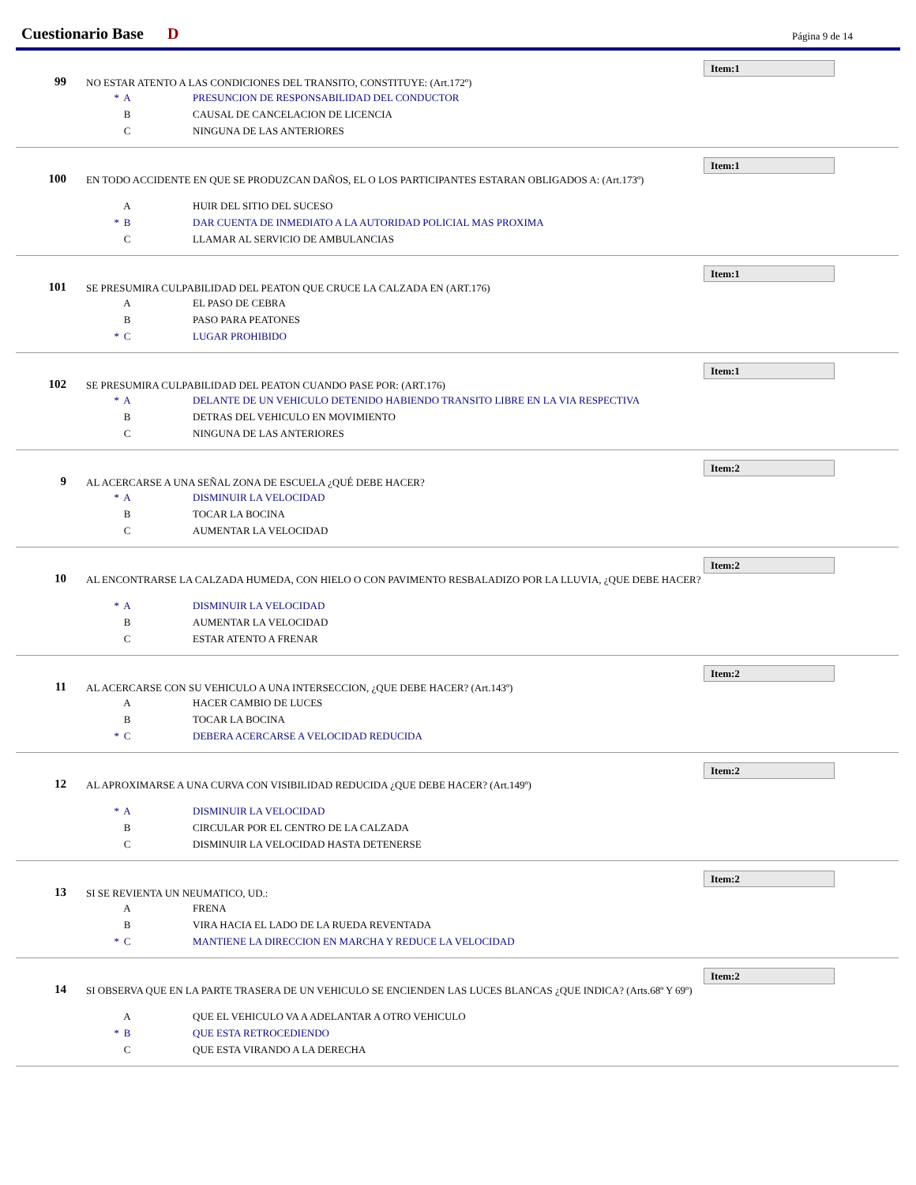Cuestionario Base D Página 9 de 14
Item:1
99
NO ESTAR ATENTO A LAS CONDICIONES DEL TRANSITO, CONSTITUYE: (Art.172º)
* A PRESUNCION DE RESPONSABILIDAD DEL CONDUCTOR
B CAUSAL DE CANCELACION DE LICENCIA
C NINGUNA DE LAS ANTERIORES
Item:1
100
EN TODO ACCIDENTE EN QUE SE PRODUZCAN DAÑOS, EL O LOS PARTICIPANTES ESTARAN OBLIGADOS A: (Art.173º)
A HUIR DEL SITIO DEL SUCESO
* B DAR CUENTA DE INMEDIATO A LA AUTORIDAD POLICIAL MAS PROXIMA
C LLAMAR AL SERVICIO DE AMBULANCIAS
Item:1
101
SE PRESUMIRA CULPABILIDAD DEL PEATON QUE CRUCE LA CALZADA EN (ART.176)
A EL PASO DE CEBRA
B PASO PARA PEATONES
* C LUGAR PROHIBIDO
Item:1
102
SE PRESUMIRA CULPABILIDAD DEL PEATON CUANDO PASE POR: (ART.176)
* A DELANTE DE UN VEHICULO DETENIDO HABIENDO TRANSITO LIBRE EN LA VIA RESPECTIVA
B DETRAS DEL VEHICULO EN MOVIMIENTO
C NINGUNA DE LAS ANTERIORES
Item:2
9
AL ACERCARSE A UNA SEÑAL ZONA DE ESCUELA ¿QUÉ DEBE HACER?
* A DISMINUIR LA VELOCIDAD
B TOCAR LA BOCINA
C AUMENTAR LA VELOCIDAD
Item:2
10
AL ENCONTRARSE LA CALZADA HUMEDA, CON HIELO O CON PAVIMENTO RESBALADIZO POR LA LLUVIA, ¿QUE DEBE HACER?
* A DISMINUIR LA VELOCIDAD
B AUMENTAR LA VELOCIDAD
C ESTAR ATENTO A FRENAR
Item:2
11
AL ACERCARSE CON SU VEHICULO A UNA INTERSECCION, ¿QUE DEBE HACER? (Art.143º)
A HACER CAMBIO DE LUCES
B TOCAR LA BOCINA
* C DEBERA ACERCARSE A VELOCIDAD REDUCIDA
Item:2
12
AL APROXIMARSE A UNA CURVA CON VISIBILIDAD REDUCIDA ¿QUE DEBE HACER? (Art.149º)
* A DISMINUIR LA VELOCIDAD
B CIRCULAR POR EL CENTRO DE LA CALZADA
C DISMINUIR LA VELOCIDAD HASTA DETENERSE
Item:2
13
SI SE REVIENTA UN NEUMATICO, UD.:
A FRENA
B VIRA HACIA EL LADO DE LA RUEDA REVENTADA
* C MANTIENE LA DIRECCION EN MARCHA Y REDUCE LA VELOCIDAD
Item:2
14
SI OBSERVA QUE EN LA PARTE TRASERA DE UN VEHICULO SE ENCIENDEN LAS LUCES BLANCAS ¿QUE INDICA? (Arts.68º Y 69º)
A QUE EL VEHICULO VA A ADELANTAR A OTRO VEHICULO
* B QUE ESTA RETROCEDIENDO
C QUE ESTA VIRANDO A LA DERECHA